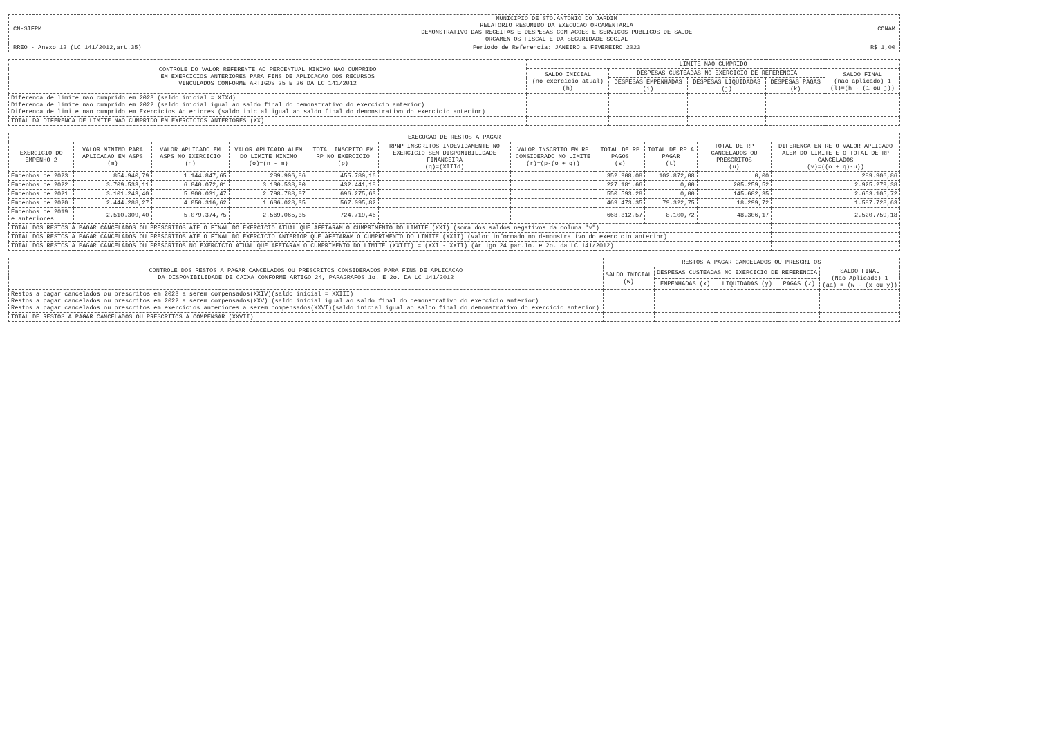| CN-SIFPM | MUNICIPIO DE STO.ANTONIO DO JARDIM RELATORIO RESUMIDO DA EXECUCAO ORCAMENTARIA DEMONSTRATIVO DAS RECEITAS E DESPESAS COM ACOES E SERVICOS PUBLICOS DE SAUDE ORCAMENTOS FISCAL E DA SEGURIDADE SOCIAL | CONAM |
| RREO - Anexo 12 (LC 141/2012,art.35) | Periodo de Referencia: JANEIRO a FEVEREIRO 2023 | R$ 1,00 |
| CONTROLE DO VALOR REFERENTE AO PERCENTUAL MINIMO NAO CUMPRIDO EM EXERCICIOS ANTERIORES PARA FINS DE APLICACAO DOS RECURSOS VINCULADOS CONFORME ARTIGOS 25 E 26 DA LC 141/2012 | LIMITE NAO CUMPRIDO | | | | |
| --- | --- | --- | --- | --- | --- |
| | SALDO INICIAL (no exercicio atual) (h) | DESPESAS CUSTEADAS NO EXERCICIO DE REFERENCIA | | | SALDO FINAL (nao aplicado) 1 (l)=(h - (i ou j)) |
| | | DESPESAS EMPENHADAS (i) | DESPESAS LIQUIDADAS (j) | DESPESAS PAGAS (k) | |
| Diferenca de limite nao cumprido em 2023 (saldo inicial = XIXd) Diferenca de limite nao cumprido em 2022 (saldo inicial igual ao saldo final do demonstrativo do exercicio anterior) Diferenca de limite nao cumprido em Exercicios Anteriores (saldo inicial igual ao saldo final do demonstrativo do exercicio anterior) | | | | | |
| TOTAL DA DIFERENCA DE LIMITE NAO CUMPRIDO EM EXERCICIOS ANTERIORES (XX) | | | | | |
| EXECUCAO DE RESTOS A PAGAR | | | | | | | | | | |
| --- | --- | --- | --- | --- | --- | --- | --- | --- | --- | --- |
| EXERCICIO DO EMPENHO 2 | VALOR MINIMO PARA APLICACAO EM ASPS (m) | VALOR APLICADO EM ASPS NO EXERCICIO (n) | VALOR APLICADO ALEM DO LIMITE MINIMO (o)=(n - m) | TOTAL INSCRITO EM RP NO EXERCICIO (p) | RPNP INSCRITOS INDEVIDAMENTE NO EXERCICIO SEM DISPONIBILIDADE FINANCEIRA (q)=(XIIId) | VALOR INSCRITO EM RP CONSIDERADO NO LIMITE (r)=(p-(o + q)) | TOTAL DE RP PAGOS (s) | TOTAL DE RP A PAGAR (t) | TOTAL DE RP CANCELADOS OU PRESCRITOS (u) | DIFERENCA ENTRE O VALOR APLICADO ALEM DO LIMITE E O TOTAL DE RP CANCELADOS (v)=((o + q)-u)) |
| Empenhos de 2023 | 854.940,79 | 1.144.847,65 | 289.906,86 | 455.780,16 | | | 352.908,08 | 102.872,08 | 0,00 | 289.906,86 |
| Empenhos de 2022 | 3.709.533,11 | 6.840.072,01 | 3.130.538,90 | 432.441,18 | | | 227.181,66 | 0,00 | 205.259,52 | 2.925.279,38 |
| Empenhos de 2021 | 3.101.243,40 | 5.900.031,47 | 2.798.788,07 | 696.275,63 | | | 550.593,28 | 0,00 | 145.682,35 | 2.653.105,72 |
| Empenhos de 2020 | 2.444.288,27 | 4.050.316,62 | 1.606.028,35 | 567.095,82 | | | 469.473,35 | 79.322,75 | 18.299,72 | 1.587.728,63 |
| Empenhos de 2019 e anteriores | 2.510.309,40 | 5.079.374,75 | 2.569.065,35 | 724.719,46 | | | 668.312,57 | 8.100,72 | 48.306,17 | 2.520.759,18 |
| TOTAL DOS RESTOS A PAGAR CANCELADOS OU PRESCRITOS ATE O FINAL DO EXERCICIO ATUAL QUE AFETARAM O CUMPRIMENTO DO LIMITE (XXI) (soma dos saldos negativos da coluna "v") | | | | | | | | | | |
| TOTAL DOS RESTOS A PAGAR CANCELADOS OU PRESCRITOS ATE O FINAL DO EXERCICIO ANTERIOR QUE AFETARAM O CUMPRIMENTO DO LIMITE (XXII) (valor informado no demonstrativo do exercicio anterior) | | | | | | | | | | |
| TOTAL DOS RESTOS A PAGAR CANCELADOS OU PRESCRITOS NO EXERCICIO ATUAL QUE AFETARAM O CUMPRIMENTO DO LIMITE (XXIII) = (XXI - XXII) (Artigo 24 par.1o. e 2o. da LC 141/2012) | | | | | | | | | | |
| CONTROLE DOS RESTOS A PAGAR CANCELADOS OU PRESCRITOS CONSIDERADOS PARA FINS DE APLICACAO DA DISPONIBILIDADE DE CAIXA CONFORME ARTIGO 24, PARAGRAFOS 1o. E 2o. DA LC 141/2012 | RESTOS A PAGAR CANCELADOS OU PRESCRITOS | | | | |
| --- | --- | --- | --- | --- | --- |
| | SALDO INICIAL (w) | DESPESAS CUSTEADAS NO EXERCICIO DE REFERENCIA | | | SALDO FINAL (Nao Aplicado) 1 (aa) = (w - (x ou y)) |
| | | EMPENHADAS (x) | LIQUIDADAS (y) | PAGAS (z) | |
| Restos a pagar cancelados ou prescritos em 2023 a serem compensados(XXIV)(saldo inicial = XXIII) Restos a pagar cancelados ou prescritos em 2022 a serem compensados(XXV) (saldo inicial igual ao saldo final do demonstrativo do exercicio anterior) Restos a pagar cancelados ou prescritos em exercicios anteriores a serem compensados(XXVI)(saldo inicial igual ao saldo final do demonstrativo do exercicio anterior) | | | | | |
| TOTAL DE RESTOS A PAGAR CANCELADOS OU PRESCRITOS A COMPENSAR (XXVII) | | | | | |